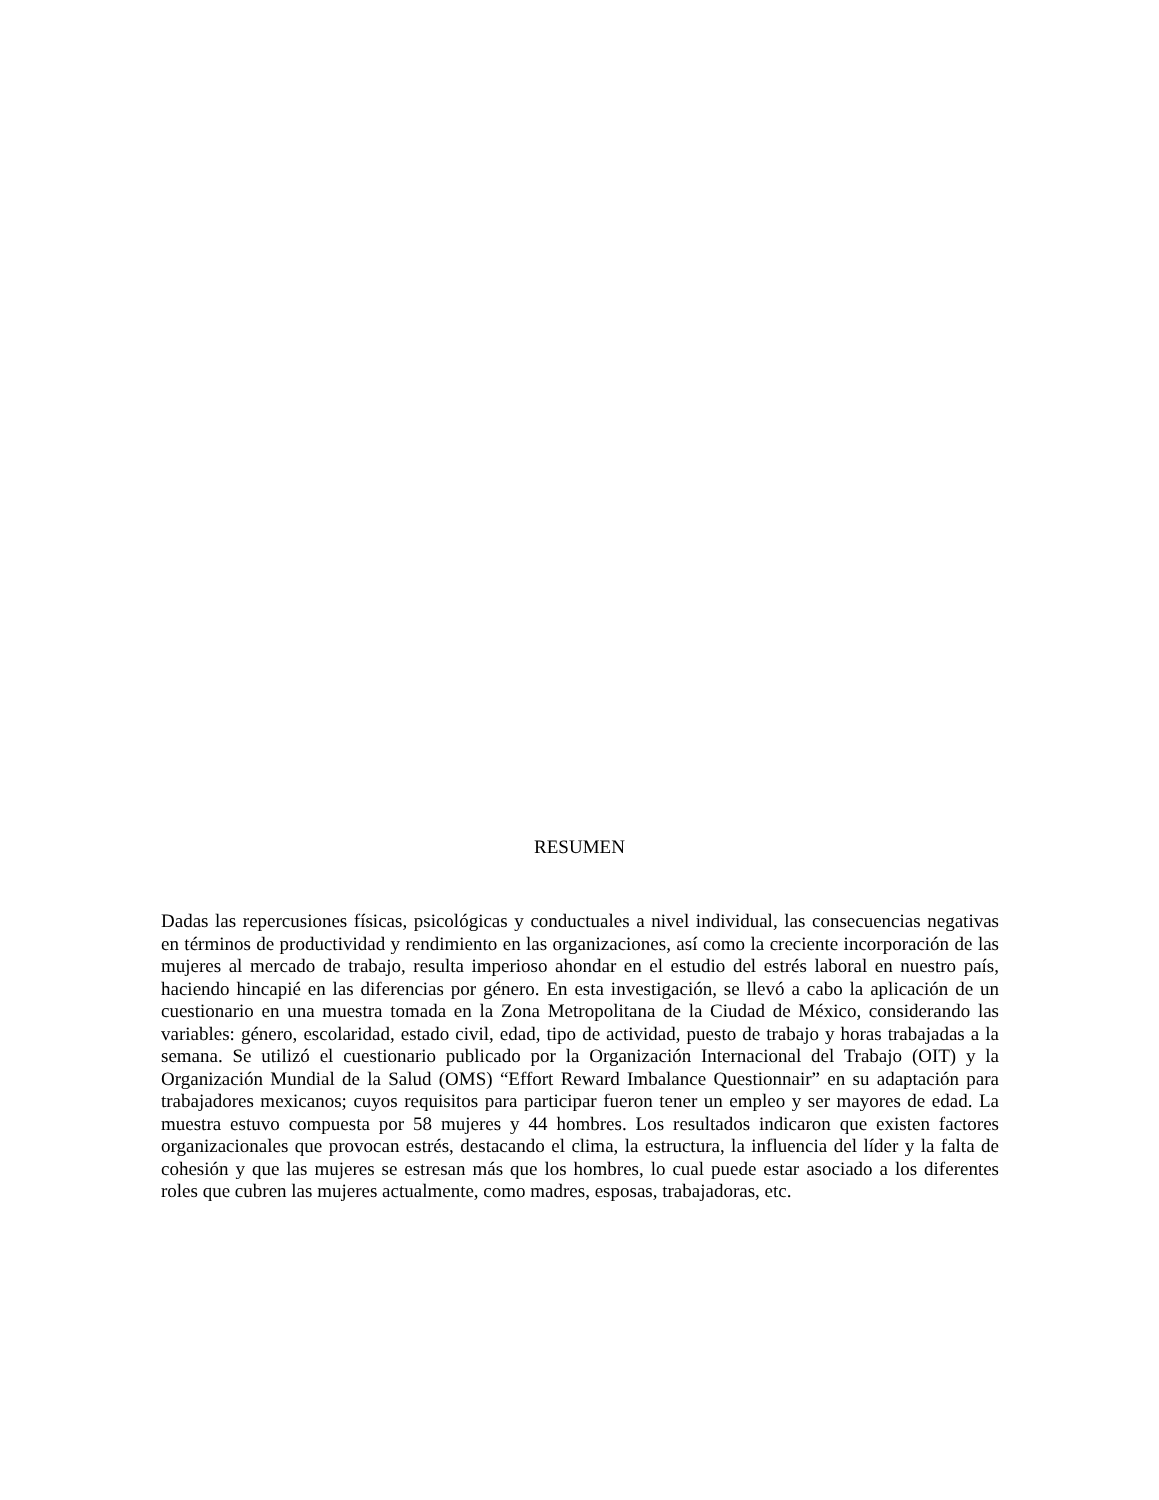RESUMEN
Dadas las repercusiones físicas, psicológicas y conductuales a nivel individual, las consecuencias negativas en términos de productividad y rendimiento en las organizaciones, así como la creciente incorporación de las mujeres al mercado de trabajo, resulta imperioso ahondar en el estudio del estrés laboral en nuestro país, haciendo hincapié en las diferencias por género. En esta investigación, se llevó a cabo la aplicación de un cuestionario en una muestra tomada en la Zona Metropolitana de la Ciudad de México, considerando las variables: género, escolaridad, estado civil, edad, tipo de actividad, puesto de trabajo y horas trabajadas a la semana. Se utilizó el cuestionario publicado por la Organización Internacional del Trabajo (OIT) y la Organización Mundial de la Salud (OMS) “Effort Reward Imbalance Questionnair” en su adaptación para trabajadores mexicanos; cuyos requisitos para participar fueron tener un empleo y ser mayores de edad. La muestra estuvo compuesta por 58 mujeres y 44 hombres. Los resultados indicaron que existen factores organizacionales que provocan estrés, destacando el clima, la estructura, la influencia del líder y la falta de cohesión y que las mujeres se estresan más que los hombres, lo cual puede estar asociado a los diferentes roles que cubren las mujeres actualmente, como madres, esposas, trabajadoras, etc.